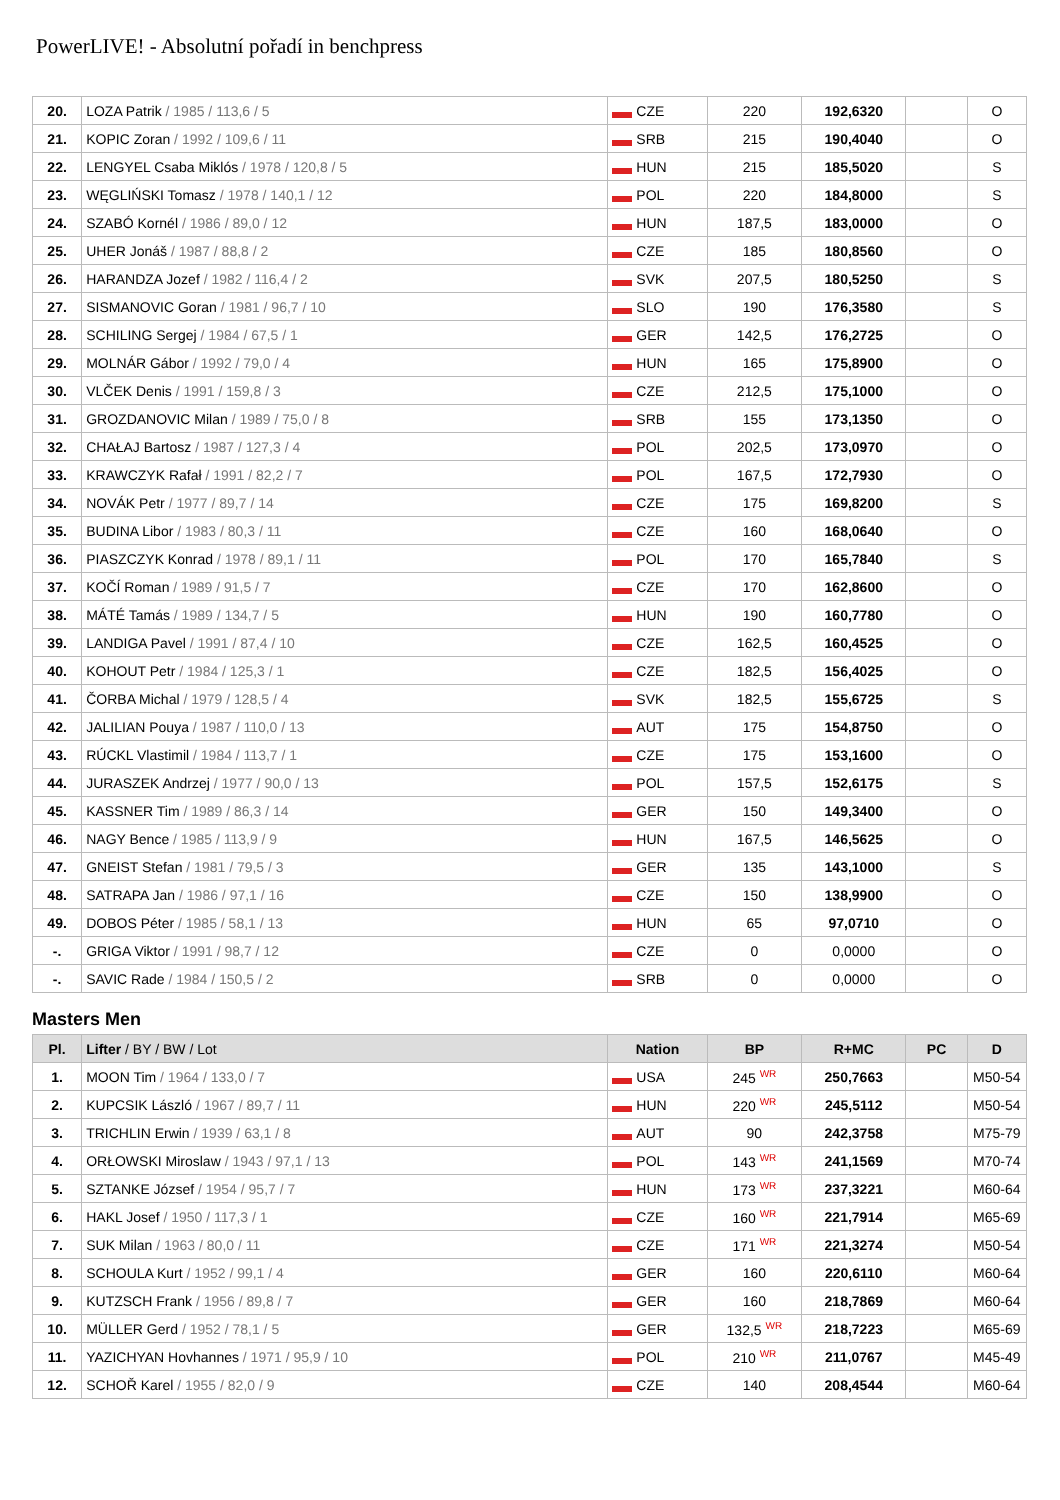PowerLIVE! - Absolutní pořadí in benchpress
| 20. | LOZA Patrik / 1985 / 113,6 / 5 | CZE | 220 | 192,6320 | | O |
| 21. | KOPIC Zoran / 1992 / 109,6 / 11 | SRB | 215 | 190,4040 | | O |
| 22. | LENGYEL Csaba Miklós / 1978 / 120,8 / 5 | HUN | 215 | 185,5020 | | S |
| 23. | WĘGLIŃSKI Tomasz / 1978 / 140,1 / 12 | POL | 220 | 184,8000 | | S |
| 24. | SZABÓ Kornél / 1986 / 89,0 / 12 | HUN | 187,5 | 183,0000 | | O |
| 25. | UHER Jonáš / 1987 / 88,8 / 2 | CZE | 185 | 180,8560 | | O |
| 26. | HARANDZA Jozef / 1982 / 116,4 / 2 | SVK | 207,5 | 180,5250 | | S |
| 27. | SISMANOVIC Goran / 1981 / 96,7 / 10 | SLO | 190 | 176,3580 | | S |
| 28. | SCHILING Sergej / 1984 / 67,5 / 1 | GER | 142,5 | 176,2725 | | O |
| 29. | MOLNÁR Gábor / 1992 / 79,0 / 4 | HUN | 165 | 175,8900 | | O |
| 30. | VLČEK Denis / 1991 / 159,8 / 3 | CZE | 212,5 | 175,1000 | | O |
| 31. | GROZDANOVIC Milan / 1989 / 75,0 / 8 | SRB | 155 | 173,1350 | | O |
| 32. | CHAŁAJ Bartosz / 1987 / 127,3 / 4 | POL | 202,5 | 173,0970 | | O |
| 33. | KRAWCZYK Rafał / 1991 / 82,2 / 7 | POL | 167,5 | 172,7930 | | O |
| 34. | NOVÁK Petr / 1977 / 89,7 / 14 | CZE | 175 | 169,8200 | | S |
| 35. | BUDINA Libor / 1983 / 80,3 / 11 | CZE | 160 | 168,0640 | | O |
| 36. | PIASZCZYK Konrad / 1978 / 89,1 / 11 | POL | 170 | 165,7840 | | S |
| 37. | KOČÍ Roman / 1989 / 91,5 / 7 | CZE | 170 | 162,8600 | | O |
| 38. | MÁTÉ Tamás / 1989 / 134,7 / 5 | HUN | 190 | 160,7780 | | O |
| 39. | LANDIGA Pavel / 1991 / 87,4 / 10 | CZE | 162,5 | 160,4525 | | O |
| 40. | KOHOUT Petr / 1984 / 125,3 / 1 | CZE | 182,5 | 156,4025 | | O |
| 41. | ČORBA Michal / 1979 / 128,5 / 4 | SVK | 182,5 | 155,6725 | | S |
| 42. | JALILIAN Pouya / 1987 / 110,0 / 13 | AUT | 175 | 154,8750 | | O |
| 43. | RÚCKL Vlastimil / 1984 / 113,7 / 1 | CZE | 175 | 153,1600 | | O |
| 44. | JURASZEK Andrzej / 1977 / 90,0 / 13 | POL | 157,5 | 152,6175 | | S |
| 45. | KASSNER Tim / 1989 / 86,3 / 14 | GER | 150 | 149,3400 | | O |
| 46. | NAGY Bence / 1985 / 113,9 / 9 | HUN | 167,5 | 146,5625 | | O |
| 47. | GNEIST Stefan / 1981 / 79,5 / 3 | GER | 135 | 143,1000 | | S |
| 48. | SATRAPA Jan / 1986 / 97,1 / 16 | CZE | 150 | 138,9900 | | O |
| 49. | DOBOS Péter / 1985 / 58,1 / 13 | HUN | 65 | 97,0710 | | O |
| -. | GRIGA Viktor / 1991 / 98,7 / 12 | CZE | 0 | 0,0000 | | O |
| -. | SAVIC Rade / 1984 / 150,5 / 2 | SRB | 0 | 0,0000 | | O |
Masters Men
| Pl. | Lifter / BY / BW / Lot | Nation | BP | R+MC | PC | D |
| --- | --- | --- | --- | --- | --- | --- |
| 1. | MOON Tim / 1964 / 133,0 / 7 | USA | 245 <sup>WR</sup> | 250,7663 | | M50-54 |
| 2. | KUPCSIK László / 1967 / 89,7 / 11 | HUN | 220 <sup>WR</sup> | 245,5112 | | M50-54 |
| 3. | TRICHLIN Erwin / 1939 / 63,1 / 8 | AUT | 90 | 242,3758 | | M75-79 |
| 4. | ORŁOWSKI Miroslaw / 1943 / 97,1 / 13 | POL | 143 <sup>WR</sup> | 241,1569 | | M70-74 |
| 5. | SZTANKE József / 1954 / 95,7 / 7 | HUN | 173 <sup>WR</sup> | 237,3221 | | M60-64 |
| 6. | HAKL Josef / 1950 / 117,3 / 1 | CZE | 160 <sup>WR</sup> | 221,7914 | | M65-69 |
| 7. | SUK Milan / 1963 / 80,0 / 11 | CZE | 171 <sup>WR</sup> | 221,3274 | | M50-54 |
| 8. | SCHOULA Kurt / 1952 / 99,1 / 4 | GER | 160 | 220,6110 | | M60-64 |
| 9. | KUTZSCH Frank / 1956 / 89,8 / 7 | GER | 160 | 218,7869 | | M60-64 |
| 10. | MÜLLER Gerd / 1952 / 78,1 / 5 | GER | 132,5 <sup>WR</sup> | 218,7223 | | M65-69 |
| 11. | YAZICHYAN Hovhannes / 1971 / 95,9 / 10 | POL | 210 <sup>WR</sup> | 211,0767 | | M45-49 |
| 12. | SCHOŘ Karel / 1955 / 82,0 / 9 | CZE | 140 | 208,4544 | | M60-64 |